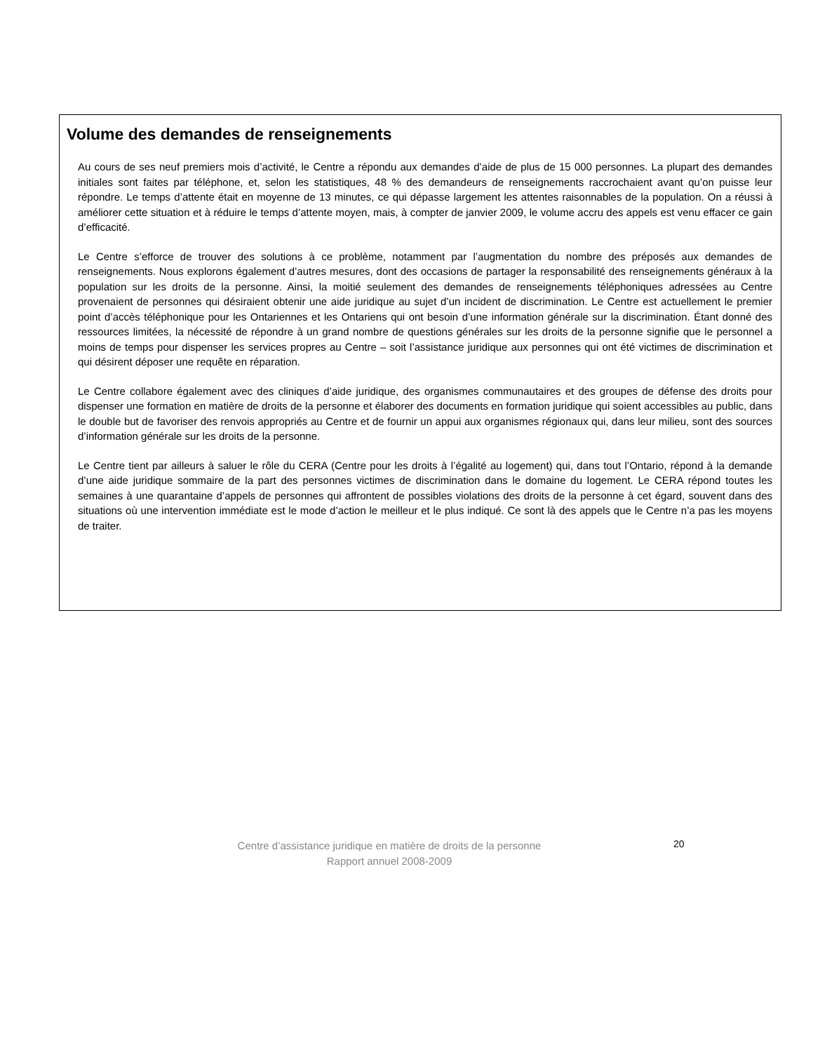Volume des demandes de renseignements
Au cours de ses neuf premiers mois d’activité, le Centre a répondu aux demandes d’aide de plus de 15 000 personnes. La plupart des demandes initiales sont faites par téléphone, et, selon les statistiques, 48 % des demandeurs de renseignements raccrochaient avant qu’on puisse leur répondre. Le temps d’attente était en moyenne de 13 minutes, ce qui dépasse largement les attentes raisonnables de la population. On a réussi à améliorer cette situation et à réduire le temps d’attente moyen, mais, à compter de janvier 2009, le volume accru des appels est venu effacer ce gain d’efficacité.
Le Centre s’efforce de trouver des solutions à ce problème, notamment par l’augmentation du nombre des préposés aux demandes de renseignements. Nous explorons également d’autres mesures, dont des occasions de partager la responsabilité des renseignements généraux à la population sur les droits de la personne. Ainsi, la moitié seulement des demandes de renseignements téléphoniques adressées au Centre provenaient de personnes qui désiraient obtenir une aide juridique au sujet d’un incident de discrimination. Le Centre est actuellement le premier point d’accès téléphonique pour les Ontariennes et les Ontariens qui ont besoin d’une information générale sur la discrimination. Étant donné des ressources limitées, la nécessité de répondre à un grand nombre de questions générales sur les droits de la personne signifie que le personnel a moins de temps pour dispenser les services propres au Centre – soit l’assistance juridique aux personnes qui ont été victimes de discrimination et qui désirent déposer une requête en réparation.
Le Centre collabore également avec des cliniques d’aide juridique, des organismes communautaires et des groupes de défense des droits pour dispenser une formation en matière de droits de la personne et élaborer des documents en formation juridique qui soient accessibles au public, dans le double but de favoriser des renvois appropriés au Centre et de fournir un appui aux organismes régionaux qui, dans leur milieu, sont des sources d’information générale sur les droits de la personne.
Le Centre tient par ailleurs à saluer le rôle du CERA (Centre pour les droits à l’égalité au logement) qui, dans tout l’Ontario, répond à la demande d’une aide juridique sommaire de la part des personnes victimes de discrimination dans le domaine du logement. Le CERA répond toutes les semaines à une quarantaine d’appels de personnes qui affrontent de possibles violations des droits de la personne à cet égard, souvent dans des situations où une intervention immédiate est le mode d’action le meilleur et le plus indiqué. Ce sont là des appels que le Centre n’a pas les moyens de traiter.
Centre d’assistance juridique en matière de droits de la personne
Rapport annuel 2008-2009
20